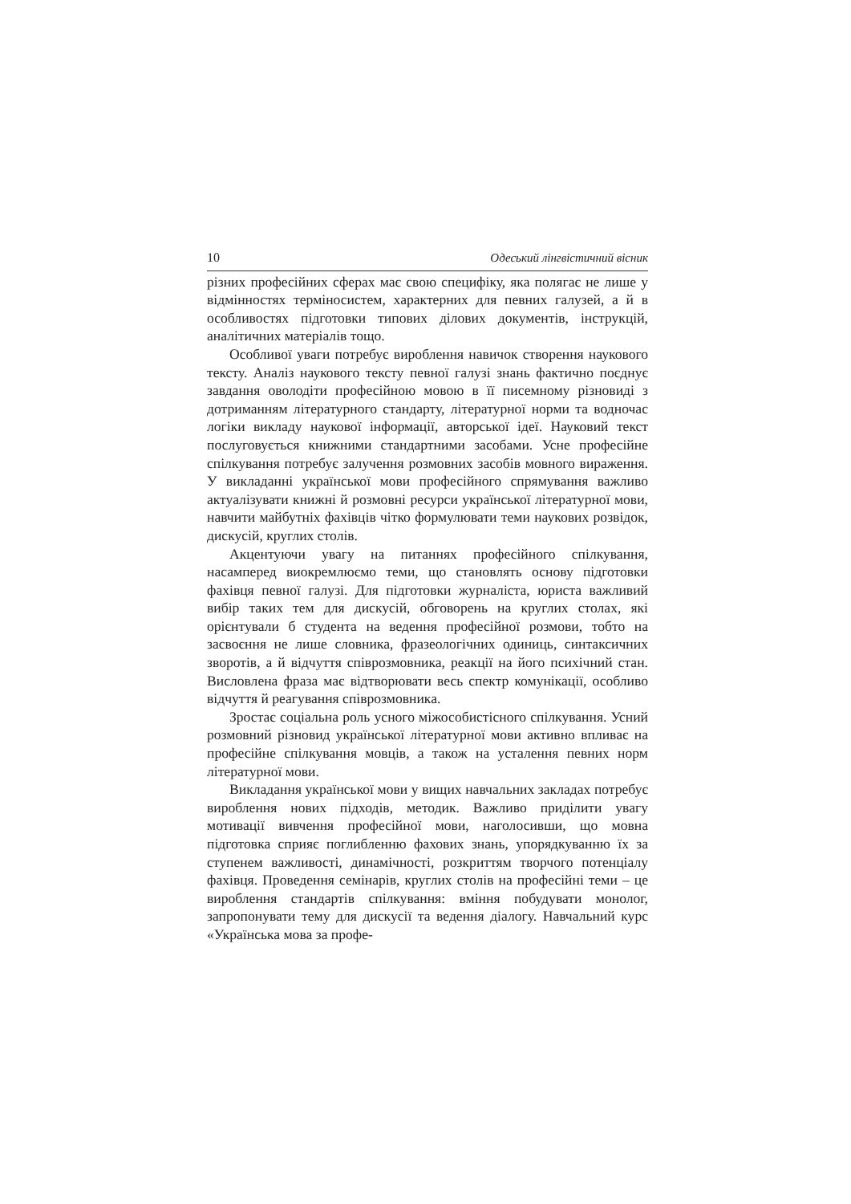10 Одеський лінгвістичний вісник
різних професійних сферах має свою специфіку, яка полягає не лише у відмінностях терміносистем, характерних для певних галузей, а й в особливостях підготовки типових ділових документів, інструкцій, аналітичних матеріалів тощо.
Особливої уваги потребує вироблення навичок створення наукового тексту. Аналіз наукового тексту певної галузі знань фактично поєднує завдання оволодіти професійною мовою в її писемному різновиді з дотриманням літературного стандарту, літературної норми та водночас логіки викладу наукової інформації, авторської ідеї. Науковий текст послуговується книжними стандартними засобами. Усне професійне спілкування потребує залучення розмовних засобів мовного вираження. У викладанні української мови професійного спрямування важливо актуалізувати книжні й розмовні ресурси української літературної мови, навчити майбутніх фахівців чітко формулювати теми наукових розвідок, дискусій, круглих столів.
Акцентуючи увагу на питаннях професійного спілкування, насамперед виокремлюємо теми, що становлять основу підготовки фахівця певної галузі. Для підготовки журналіста, юриста важливий вибір таких тем для дискусій, обговорень на круглих столах, які орієнтували б студента на ведення професійної розмови, тобто на засвоєння не лише словника, фразеологічних одиниць, синтаксичних зворотів, а й відчуття співрозмовника, реакції на його психічний стан. Висловлена фраза має відтворювати весь спектр комунікації, особливо відчуття й реагування співрозмовника.
Зростає соціальна роль усного міжособистісного спілкування. Усний розмовний різновид української літературної мови активно впливає на професійне спілкування мовців, а також на усталення певних норм літературної мови.
Викладання української мови у вищих навчальних закладах потребує вироблення нових підходів, методик. Важливо приділити увагу мотивації вивчення професійної мови, наголосивши, що мовна підготовка сприяє поглибленню фахових знань, упорядкуванню їх за ступенем важливості, динамічності, розкриттям творчого потенціалу фахівця. Проведення семінарів, круглих столів на професійні теми – це вироблення стандартів спілкування: вміння побудувати монолог, запропонувати тему для дискусії та ведення діалогу. Навчальний курс «Українська мова за профе-